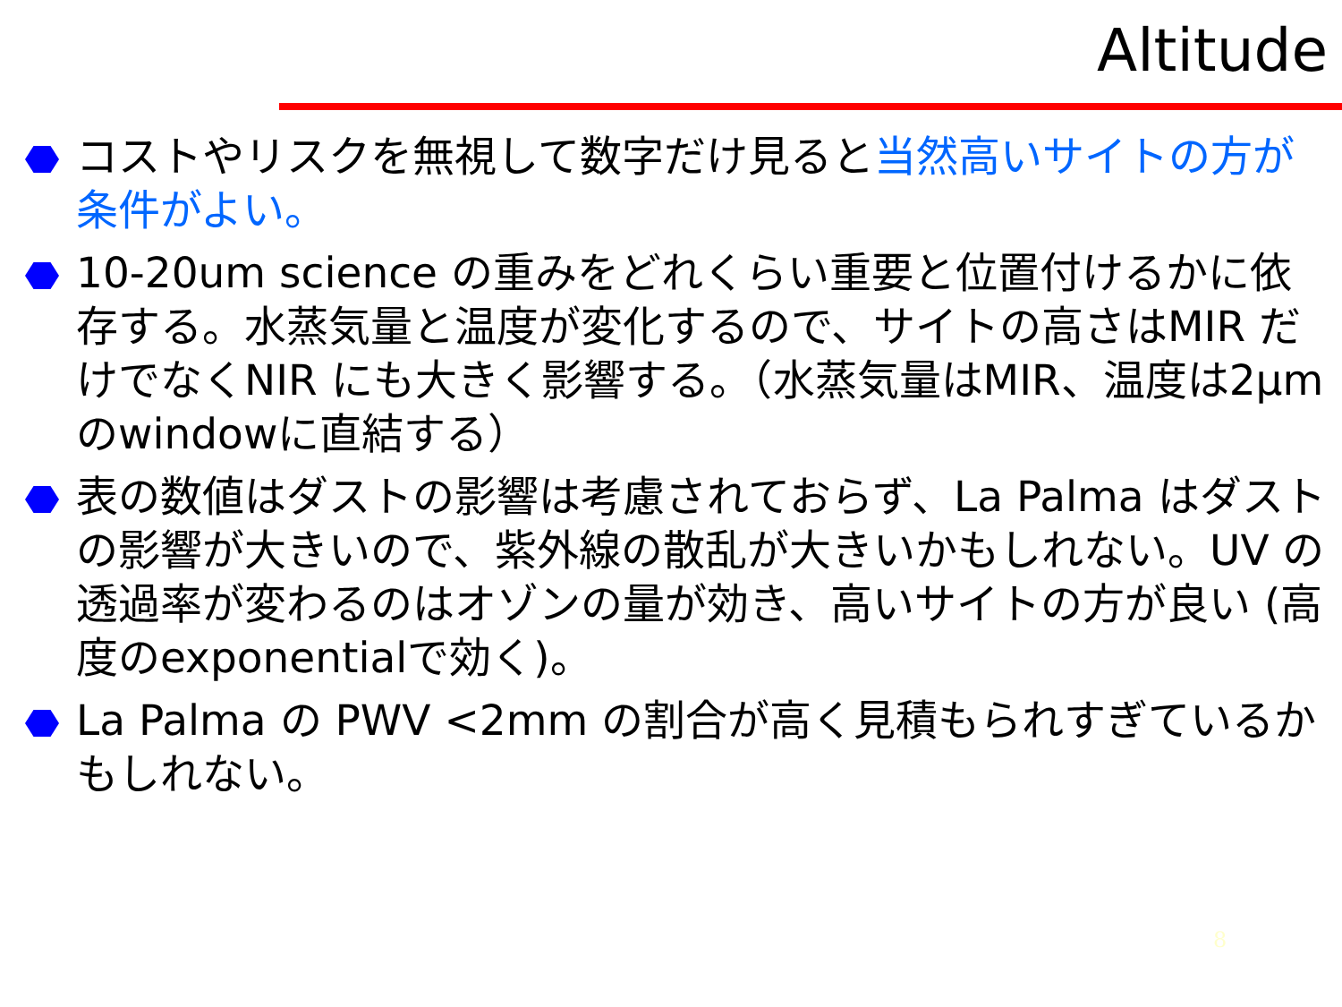Altitude
コストやリスクを無視して数字だけ見ると当然高いサイトの方が条件がよい。
10-20um science の重みをどれくらい重要と位置付けるかに依存する。水蒸気量と温度が変化するので、サイトの高さはMIR だけでなくNIR にも大きく影響する。（水蒸気量はMIR、温度は2µmのwindowに直結する）
表の数値はダストの影響は考慮されておらず、La Palma はダストの影響が大きいので、紫外線の散乱が大きいかもしれない。UV の透過率が変わるのはオゾンの量が効き、高いサイトの方が良い (高度のexponentialで効く)。
La Palma の PWV <2mm の割合が高く見積もられすぎているかもしれない。
8